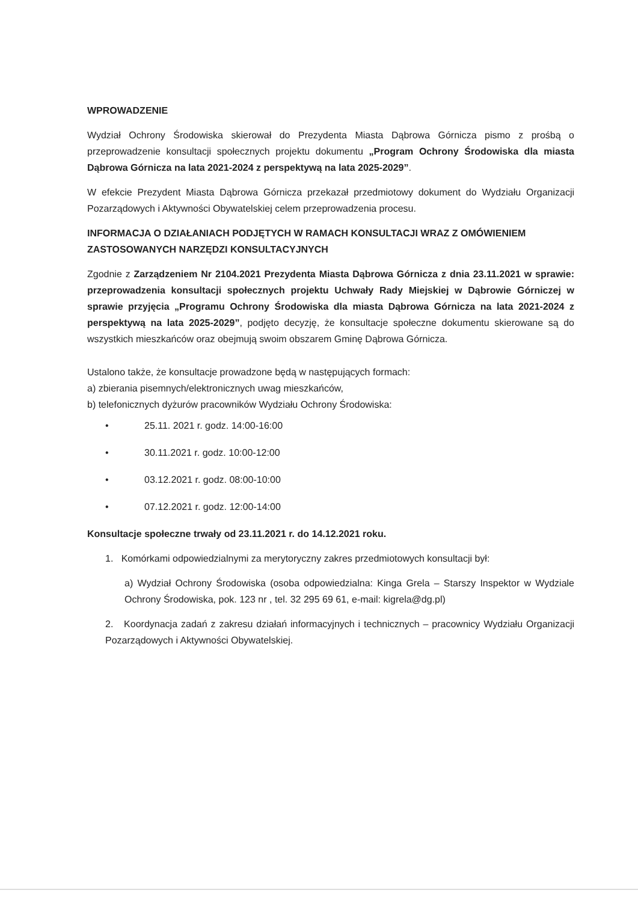WPROWADZENIE
Wydział Ochrony Środowiska skierował do Prezydenta Miasta Dąbrowa Górnicza pismo z prośbą o przeprowadzenie konsultacji społecznych projektu dokumentu „Program Ochrony Środowiska dla miasta Dąbrowa Górnicza na lata 2021-2024 z perspektywą na lata 2025-2029”.
W efekcie Prezydent Miasta Dąbrowa Górnicza przekazał przedmiotowy dokument do Wydziału Organizacji Pozarządowych i Aktywności Obywatelskiej celem przeprowadzenia procesu.
INFORMACJA O DZIAŁANIACH PODJĘTYCH W RAMACH KONSULTACJI WRAZ Z OMÓWIENIEM ZASTOSOWANYCH NARZĘDZI KONSULTACYJNYCH
Zgodnie z Zarządzeniem Nr 2104.2021 Prezydenta Miasta Dąbrowa Górnicza z dnia 23.11.2021 w sprawie: przeprowadzenia konsultacji społecznych projektu Uchwały Rady Miejskiej w Dąbrowie Górniczej w sprawie przyjęcia „Programu Ochrony Środowiska dla miasta Dąbrowa Górnicza na lata 2021-2024 z perspektywą na lata 2025-2029”, podjęto decyzję, że konsultacje społeczne dokumentu skierowane są do wszystkich mieszkańców oraz obejmują swoim obszarem Gminę Dąbrowa Górnicza.
Ustalono także, że konsultacje prowadzone będą w następujących formach:
a) zbierania pisemnych/elektronicznych uwag mieszkańców,
b) telefonicznych dyżurów pracowników Wydziału Ochrony Środowiska:
• 25.11. 2021 r. godz. 14:00-16:00
• 30.11.2021 r. godz. 10:00-12:00
• 03.12.2021 r. godz. 08:00-10:00
• 07.12.2021 r. godz. 12:00-14:00
Konsultacje społeczne trwały od 23.11.2021 r. do 14.12.2021 roku.
1. Komórkami odpowiedzialnymi za merytoryczny zakres przedmiotowych konsultacji był:
a) Wydział Ochrony Środowiska (osoba odpowiedzialna: Kinga Grela – Starszy Inspektor w Wydziale Ochrony Środowiska, pok. 123 nr , tel. 32 295 69 61, e-mail: kigrela@dg.pl)
2. Koordynacja zadań z zakresu działań informacyjnych i technicznych – pracownicy Wydziału Organizacji Pozarządowych i Aktywności Obywatelskiej.